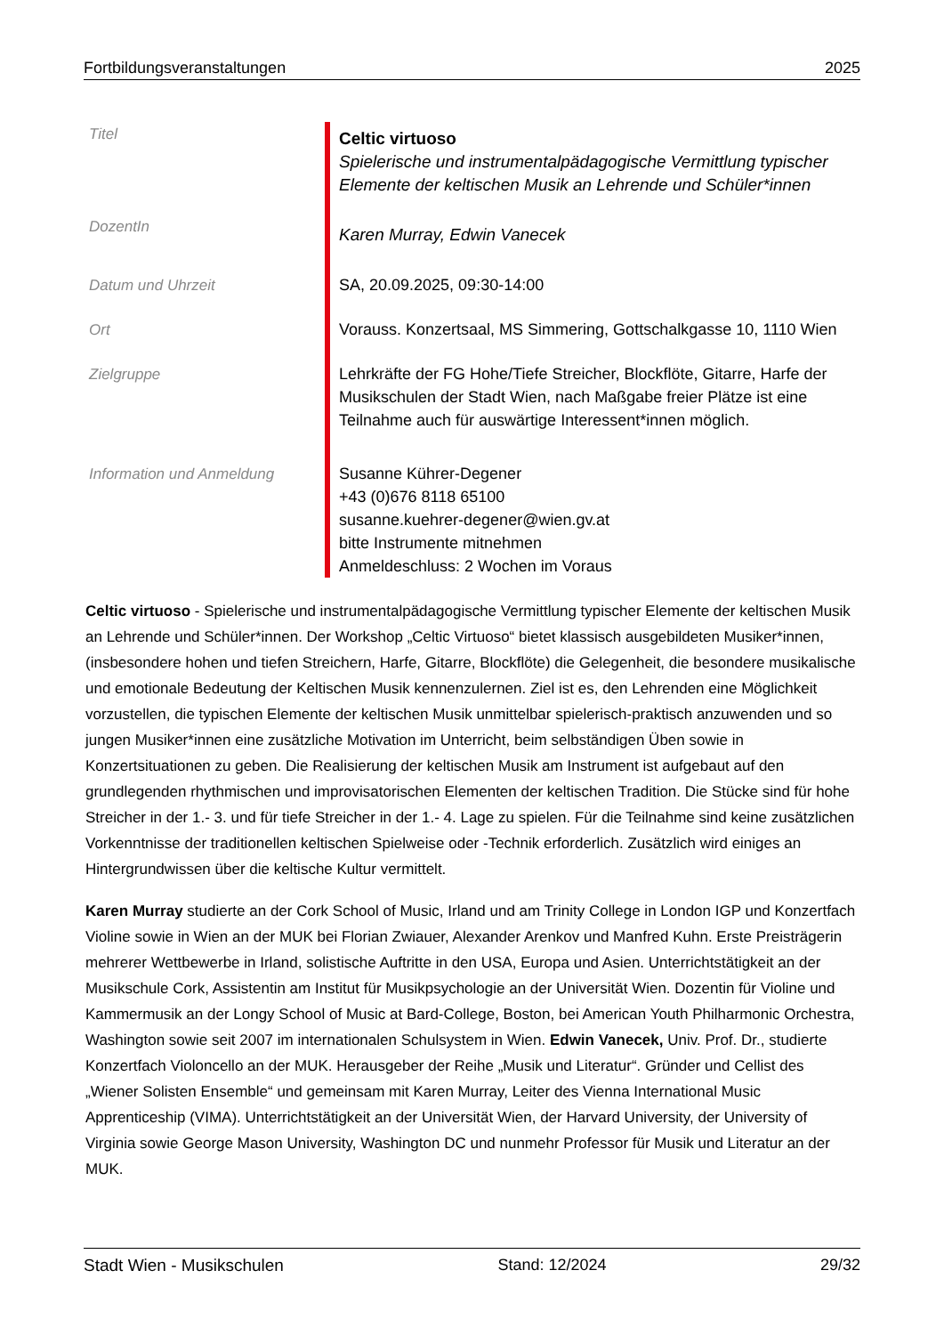Fortbildungsveranstaltungen 2025
| Titel | Celtic virtuoso Spielerische und instrumentalpädagogische Vermittlung typischer Elemente der keltischen Musik an Lehrende und Schüler*innen |
| DozentIn | Karen Murray, Edwin Vanecek |
| Datum und Uhrzeit | SA, 20.09.2025, 09:30-14:00 |
| Ort | Vorauss. Konzertsaal, MS Simmering, Gottschalkgasse 10, 1110 Wien |
| Zielgruppe | Lehrkräfte der FG Hohe/Tiefe Streicher, Blockflöte, Gitarre, Harfe der Musikschulen der Stadt Wien, nach Maßgabe freier Plätze ist eine Teilnahme auch für auswärtige Interessent*innen möglich. |
| Information und Anmeldung | Susanne Kührer-Degener +43 (0)676 8118 65100 susanne.kuehrer-degener@wien.gv.at bitte Instrumente mitnehmen Anmeldeschluss: 2 Wochen im Voraus |
Celtic virtuoso - Spielerische und instrumentalpädagogische Vermittlung typischer Elemente der keltischen Musik an Lehrende und Schüler*innen. Der Workshop „Celtic Virtuoso“ bietet klassisch ausgebildeten Musiker*innen, (insbesondere hohen und tiefen Streichern, Harfe, Gitarre, Blockflöte) die Gelegenheit, die besondere musikalische und emotionale Bedeutung der Keltischen Musik kennenzulernen. Ziel ist es, den Lehrenden eine Möglichkeit vorzustellen, die typischen Elemente der keltischen Musik unmittelbar spielerisch-praktisch anzuwenden und so jungen Musiker*innen eine zusätzliche Motivation im Unterricht, beim selbständigen Üben sowie in Konzertsituationen zu geben. Die Realisierung der keltischen Musik am Instrument ist aufgebaut auf den grundlegenden rhythmischen und improvisatorischen Elementen der keltischen Tradition. Die Stücke sind für hohe Streicher in der 1.- 3. und für tiefe Streicher in der 1.- 4. Lage zu spielen. Für die Teilnahme sind keine zusätzlichen Vorkenntnisse der traditionellen keltischen Spielweise oder -Technik erforderlich. Zusätzlich wird einiges an Hintergrundwissen über die keltische Kultur vermittelt.
Karen Murray studierte an der Cork School of Music, Irland und am Trinity College in London IGP und Konzertfach Violine sowie in Wien an der MUK bei Florian Zwiauer, Alexander Arenkov und Manfred Kuhn. Erste Preisträgerin mehrerer Wettbewerbe in Irland, solistische Auftritte in den USA, Europa und Asien. Unterrichtstätigkeit an der Musikschule Cork, Assistentin am Institut für Musikpsychologie an der Universität Wien. Dozentin für Violine und Kammermusik an der Longy School of Music at Bard-College, Boston, bei American Youth Philharmonic Orchestra, Washington sowie seit 2007 im internationalen Schulsystem in Wien. Edwin Vanecek, Univ. Prof. Dr., studierte Konzertfach Violoncello an der MUK. Herausgeber der Reihe „Musik und Literatur“. Gründer und Cellist des „Wiener Solisten Ensemble“ und gemeinsam mit Karen Murray, Leiter des Vienna International Music Apprenticeship (VIMA). Unterrichtstätigkeit an der Universität Wien, der Harvard University, der University of Virginia sowie George Mason University, Washington DC und nunmehr Professor für Musik und Literatur an der MUK.
Stadt Wien - Musikschulen Stand: 12/2024 29/32